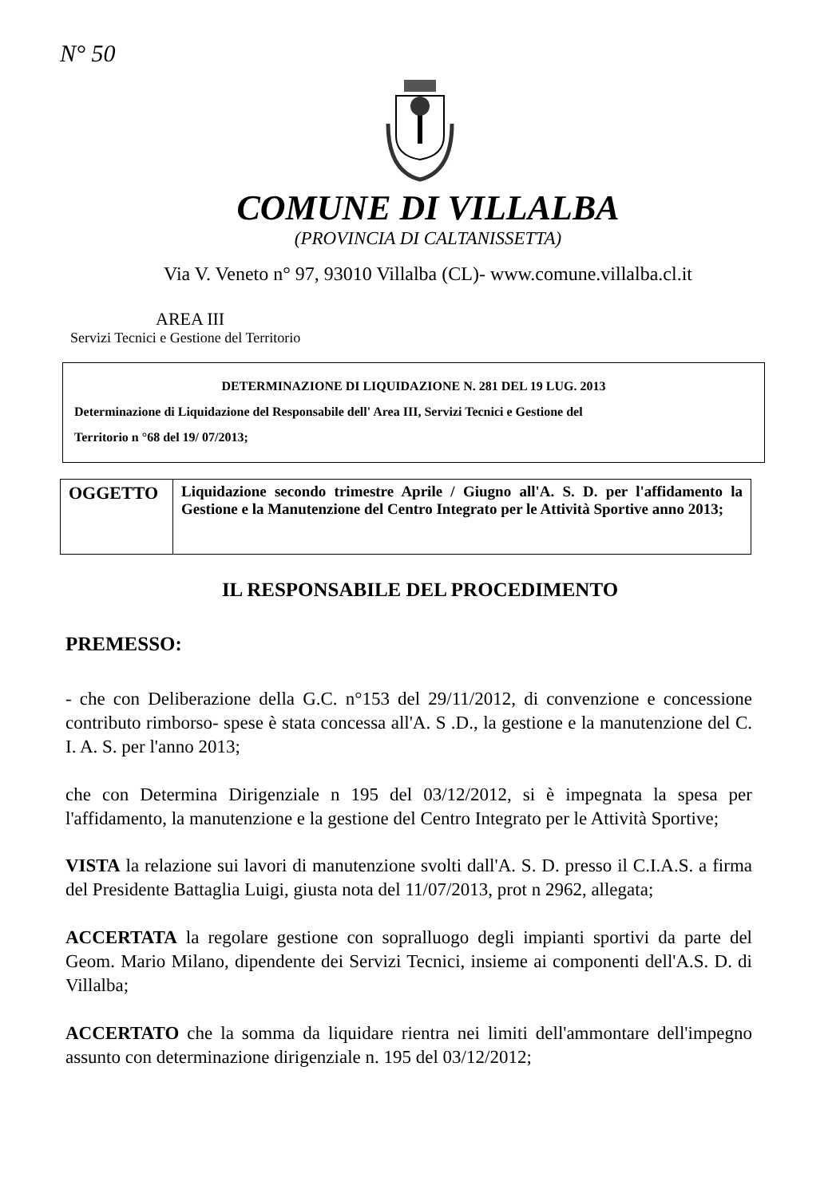N° 50
COMUNE DI VILLALBA
(PROVINCIA DI CALTANISSETTA)
Via V. Veneto n° 97, 93010 Villalba (CL)- www.comune.villalba.cl.it
AREA III
Servizi Tecnici e Gestione del Territorio
DETERMINAZIONE DI LIQUIDAZIONE N. 281 DEL 19 LUG. 2013
Determinazione di Liquidazione del Responsabile dell' Area III, Servizi Tecnici e Gestione del
Territorio n °68 del 19/ 07/2013;
| OGGETTO | Liquidazione secondo trimestre Aprile / Giugno all'A. S. D. per l'affidamento la Gestione e la Manutenzione del Centro Integrato per le Attività Sportive anno 2013; |
IL RESPONSABILE DEL PROCEDIMENTO
PREMESSO:
- che con Deliberazione della G.C. n°153 del 29/11/2012, di convenzione e concessione contributo rimborso- spese è stata concessa all'A. S .D., la gestione e la manutenzione del C. I. A. S. per l'anno 2013;
che con Determina Dirigenziale n 195 del 03/12/2012, si è impegnata la spesa per l'affidamento, la manutenzione e la gestione del Centro Integrato per le Attività Sportive;
VISTA la relazione sui lavori di manutenzione svolti dall'A. S. D. presso il C.I.A.S. a firma del Presidente Battaglia Luigi, giusta nota del 11/07/2013, prot n 2962, allegata;
ACCERTATA la regolare gestione con sopralluogo degli impianti sportivi da parte del Geom. Mario Milano, dipendente dei Servizi Tecnici, insieme ai componenti dell'A.S. D. di Villalba;
ACCERTATO che la somma da liquidare rientra nei limiti dell'ammontare dell'impegno assunto con determinazione dirigenziale n. 195 del 03/12/2012;